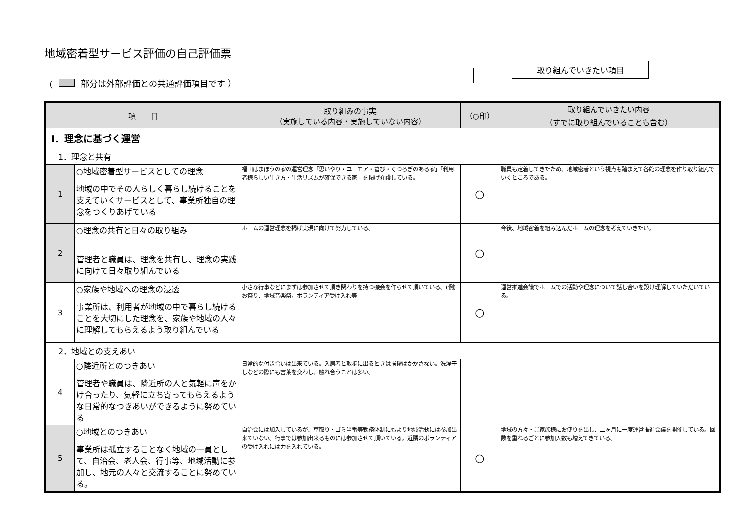地域密着型サービス評価の自己評価票
（ 部分は外部評価との共通評価項目です ）
取り組んでいきたい項目
| 項 目 | | 取り組みの事実 （実施している内容・実施していない内容） | （○印） | 取り組んでいきたい内容 （すでに取り組んでいることも含む） |
| --- | --- | --- | --- | --- |
| Ⅰ．理念に基づく運営 | | | | |
| 1．理念と共有 | | | | |
| 1 | ○地域密着型サービスとしての理念 地域の中でその人らしく暮らし続けることを支えていくサービスとして、事業所独自の理念をつくりあげている | 福田はまぼうの家の運営理念「思いやり・ユーモア・喜び・くつろぎのある家」「利用者様らしい生き方・生活リズムが確保できる家」を掲げ介護している。 | ○ | 職員も定着してきたため、地域密着という視点も踏まえて各館の理念を作り取り組んでいくところである。 |
| 2 | ○理念の共有と日々の取り組み 管理者と職員は、理念を共有し、理念の実践に向けて日々取り組んでいる | ホームの運営理念を掲げ実現に向けて努力している。 | ○ | 今後、地域密着を組み込んだホームの理念を考えていきたい。 |
| 3 | ○家族や地域への理念の浸透 事業所は、利用者が地域の中で暮らし続けることを大切にした理念を、家族や地域の人々に理解してもらえるよう取り組んでいる | 小さな行事などにまずは参加させて頂き関わりを持つ機会を作らせて頂いている。(例)お祭り、地域音楽祭，ボランティア受け入れ等 | ○ | 運営推進会議でホームでの活動や理念について話し合いを設け理解していただいている。 |
| 2．地域との支えあい | | | | |
| 4 | ○隣近所とのつきあい 管理者や職員は、隣近所の人と気軽に声をかけ合ったり、気軽に立ち寄ってもらえるような日常的なつきあいができるように努めている | 日常的な付き合いは出来ている。入居者と散歩に出るときは挨拶はかかさない。洗濯干しなどの際にも言葉を交わし、触れ合うことは多い。 | | |
| 5 | ○地域とのつきあい 事業所は孤立することなく地域の一員として、自治会、老人会、行事等、地域活動に参加し、地元の人々と交流することに努めている。 | 自治会には加入しているが、草取り・ゴミ当番等勤務体制にもより地域活動には参加出来ていない。行事では参加出来るものには参加させて頂いている。近隣のボランティアの受け入れには力を入れている。 | ○ | 地域の方々・ご家族様にお便りを出し、二ヶ月に一度運営推進会議を開催している。回数を重ねるごとに参加人数も増えてきている。 |